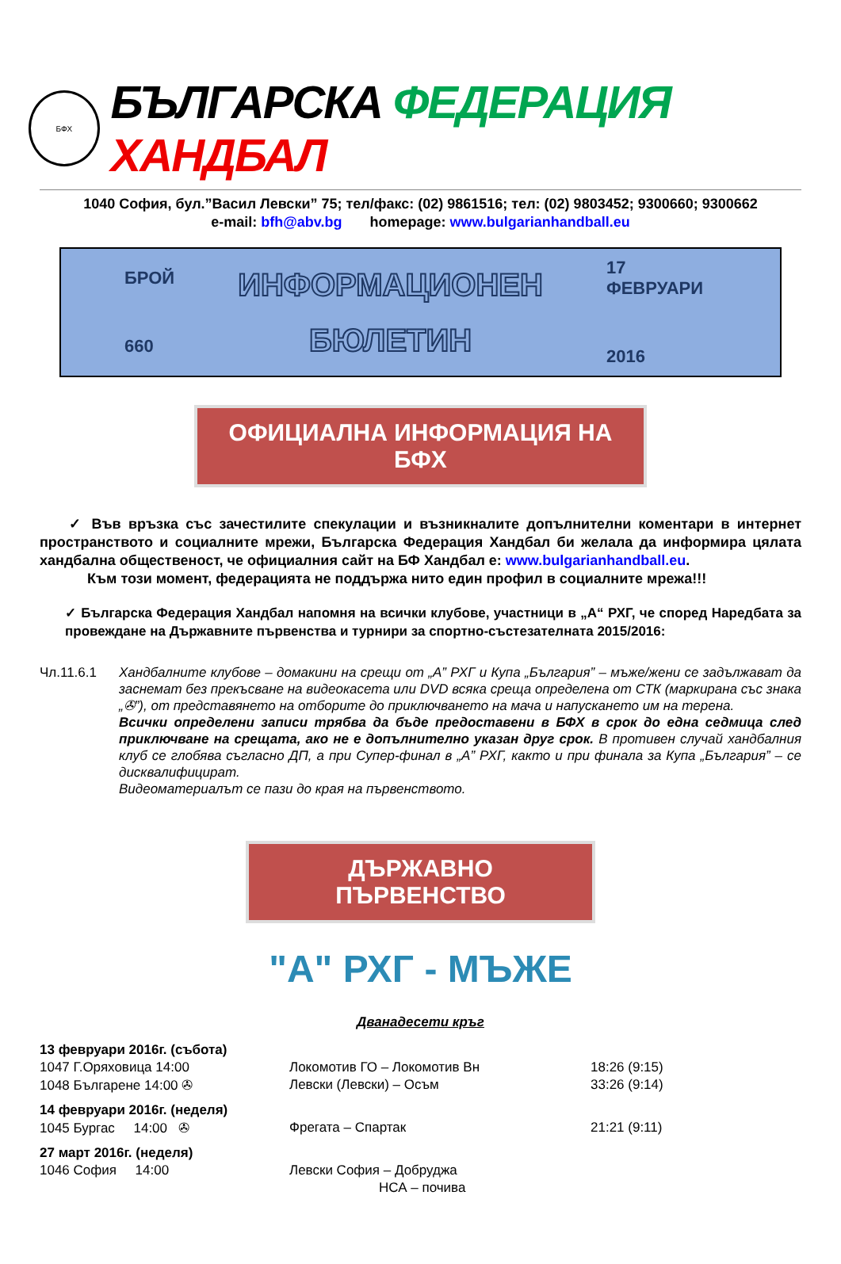БФХ
БЪЛГАРСКА ФЕДЕРАЦИЯ ХАНДБАЛ
1040 София, бул.”Васил Левски” 75; тел/факс: (02) 9861516; тел: (02) 9803452; 9300660; 9300662
e-mail: bfh@abv.bg homepage: www.bulgarianhandball.eu
БРОЙ
660
ИНФОРМАЦИОНЕН
БЮЛЕТИН
17 ФЕВРУАРИ
2016
ОФИЦИАЛНА ИНФОРМАЦИЯ НА БФХ
✓ Във връзка със зачестилите спекулации и възникналите допълнителни коментари в интернет пространството и социалните мрежи, Българска Федерация Хандбал би желала да информира цялата хандбална общественост, че официалния сайт на БФ Хандбал е: www.bulgarianhandball.eu.
Към този момент, федерацията не поддържа нито един профил в социалните мрежа!!!
✓ Българска Федерация Хандбал напомня на всички клубове, участници в „А“ РХГ, че според Наредбата за провеждане на Държавните първенства и турнири за спортно-състезателната 2015/2016:
Чл.11.6.1 Хандбалните клубове – домакини на срещи от „А” РХГ и Купа „България” – мъже/жени се задължават да заснемат без прекъсване на видеокасета или DVD всяка среща определена от СТК (маркирана със знака „✇”), от представянето на отборите до приключването на мача и напускането им на терена.
Всички определени записи трябва да бъде предоставени в БФХ в срок до една седмица след приключване на срещата, ако не е допълнително указан друг срок. В противен случай хандбалния клуб се глобява съгласно ДП, а при Супер-финал в „А” РХГ, както и при финала за Купа „България” – се дисквалифицират.
Видеоматериалът се пази до края на първенството.
ДЪРЖАВНО ПЪРВЕНСТВО
"А" РХГ - МЪЖЕ
Дванадесети кръг
| 13 февруари 2016г. (събота) | | |
| 1047 Г.Оряховица 14:00 | Локомотив ГО – Локомотив Вн | 18:26 (9:15) |
| 1048 Българене 14:00 ✇ | Левски (Левски) – Осъм | 33:26 (9:14) |
| 14 февруари 2016г. (неделя) | | |
| 1045 Бургас 14:00 ✇ | Фрегата – Спартак | 21:21 (9:11) |
| 27 март 2016г. (неделя) | | |
| 1046 София 14:00 | Левски София – Добруджа | |
| | НСА – почива | |